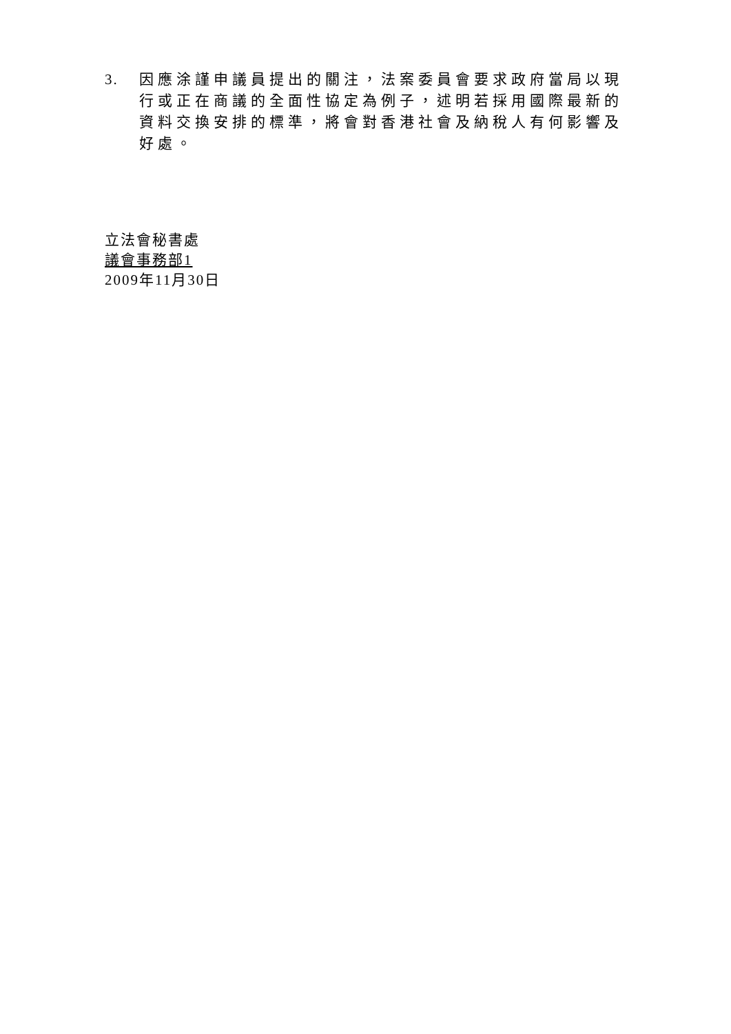3. 因應涂謹申議員提出的關注，法案委員會要求政府當局以現行或正在商議的全面性協定為例子，述明若採用國際最新的資料交換安排的標準，將會對香港社會及納稅人有何影響及好處。
立法會秘書處
議會事務部1
2009年11月30日